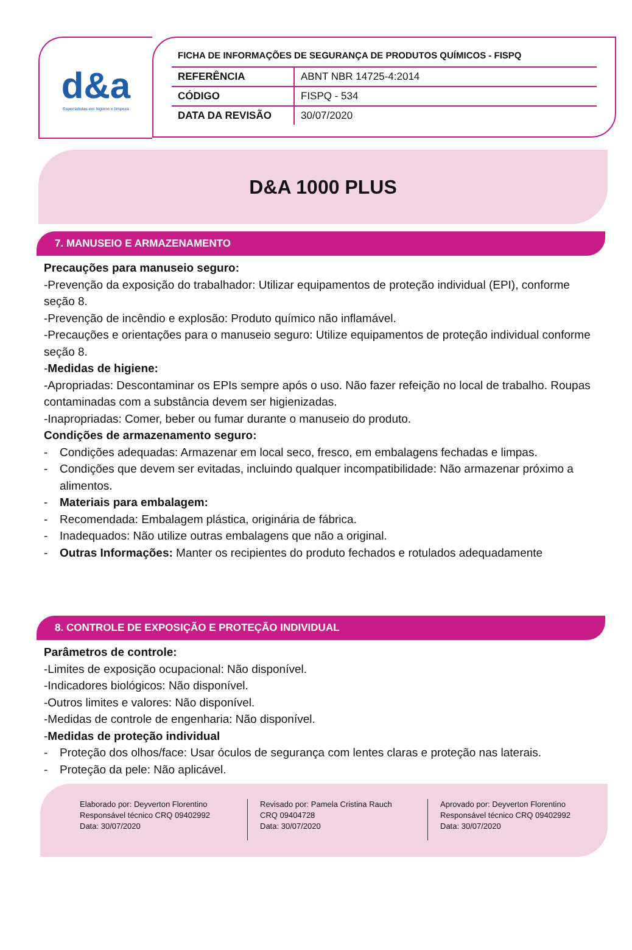d&a
Especialistas em higiene e limpeza
FICHA DE INFORMAÇÕES DE SEGURANÇA DE PRODUTOS QUÍMICOS - FISPQ
| REFERÊNCIA | ABNT NBR 14725-4:2014 |
| CÓDIGO | FISPQ - 534 |
| DATA DA REVISÃO | 30/07/2020 |
D&A 1000 PLUS
7. MANUSEIO E ARMAZENAMENTO
Precauções para manuseio seguro:
-Prevenção da exposição do trabalhador: Utilizar equipamentos de proteção individual (EPI), conforme seção 8.
-Prevenção de incêndio e explosão: Produto químico não inflamável.
-Precauções e orientações para o manuseio seguro: Utilize equipamentos de proteção individual conforme seção 8.
-Medidas de higiene:
-Apropriadas: Descontaminar os EPIs sempre após o uso. Não fazer refeição no local de trabalho. Roupas contaminadas com a substância devem ser higienizadas.
-Inapropriadas: Comer, beber ou fumar durante o manuseio do produto.
Condições de armazenamento seguro:
- Condições adequadas: Armazenar em local seco, fresco, em embalagens fechadas e limpas.
- Condições que devem ser evitadas, incluindo qualquer incompatibilidade: Não armazenar próximo a alimentos.
- Materiais para embalagem:
- Recomendada: Embalagem plástica, originária de fábrica.
- Inadequados: Não utilize outras embalagens que não a original.
- Outras Informações: Manter os recipientes do produto fechados e rotulados adequadamente
8. CONTROLE DE EXPOSIÇÃO E PROTEÇÃO INDIVIDUAL
Parâmetros de controle:
-Limites de exposição ocupacional: Não disponível.
-Indicadores biológicos: Não disponível.
-Outros limites e valores: Não disponível.
-Medidas de controle de engenharia: Não disponível.
-Medidas de proteção individual
- Proteção dos olhos/face: Usar óculos de segurança com lentes claras e proteção nas laterais.
- Proteção da pele: Não aplicável.
Elaborado por: Deyverton Florentino
Responsável técnico CRQ 09402992
Data: 30/07/2020
Revisado por: Pamela Cristina Rauch
CRQ 09404728
Data: 30/07/2020
Aprovado por: Deyverton Florentino
Responsável técnico CRQ 09402992
Data: 30/07/2020